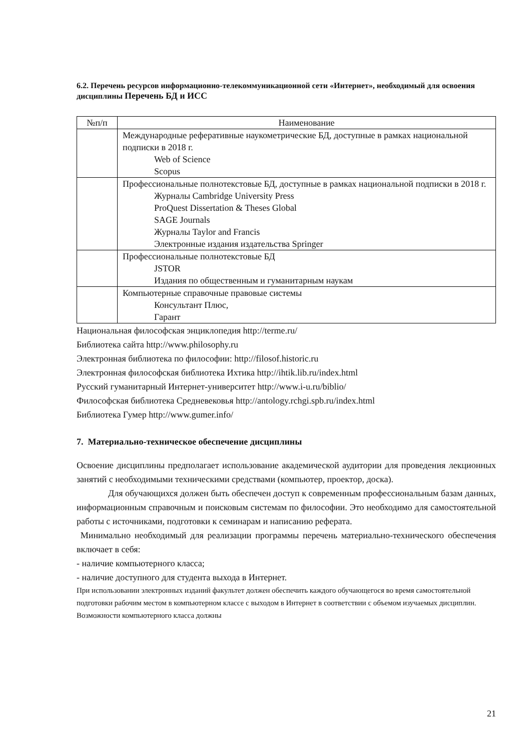6.2. Перечень ресурсов информационно-телекоммуникационной сети «Интернет», необходимый для освоения дисциплины Перечень БД и ИСС
| №п/п | Наименование |
| --- | --- |
| | Международные реферативные наукометрические БД, доступные в рамках национальной подписки в 2018 г. Web of Science Scopus |
| | Профессиональные полнотекстовые БД, доступные в рамках национальной подписки в 2018 г. Журналы Cambridge University Press ProQuest Dissertation & Theses Global SAGE Journals Журналы Taylor and Francis Электронные издания издательства Springer |
| | Профессиональные полнотекстовые БД JSTOR Издания по общественным и гуманитарным наукам |
| | Компьютерные справочные правовые системы Консультант Плюс, Гарант |
Национальная философская энциклопедия http://terme.ru/
Библиотека сайта http://www.philosophy.ru
Электронная библиотека по философии: http://filosof.historic.ru
Электронная философская библиотека Ихтика http://ihtik.lib.ru/index.html
Русский гуманитарный Интернет-университет http://www.i-u.ru/biblio/
Философская библиотека Средневековья http://antology.rchgi.spb.ru/index.html
Библиотека Гумер http://www.gumer.info/
7. Материально-техническое обеспечение дисциплины
Освоение дисциплины предполагает использование академической аудитории для проведения лекционных занятий с необходимыми техническими средствами (компьютер, проектор, доска).
Для обучающихся должен быть обеспечен доступ к современным профессиональным базам данных, информационным справочным и поисковым системам по философии. Это необходимо для самостоятельной работы с источниками, подготовки к семинарам и написанию реферата.
Минимально необходимый для реализации программы перечень материально-технического обеспечения включает в себя:
- наличие компьютерного класса;
- наличие доступного для студента выхода в Интернет.
При использовании электронных изданий факультет должен обеспечить каждого обучающегося во время самостоятельной подготовки рабочим местом в компьютерном классе с выходом в Интернет в соответствии с объемом изучаемых дисциплин. Возможности компьютерного класса должны
21